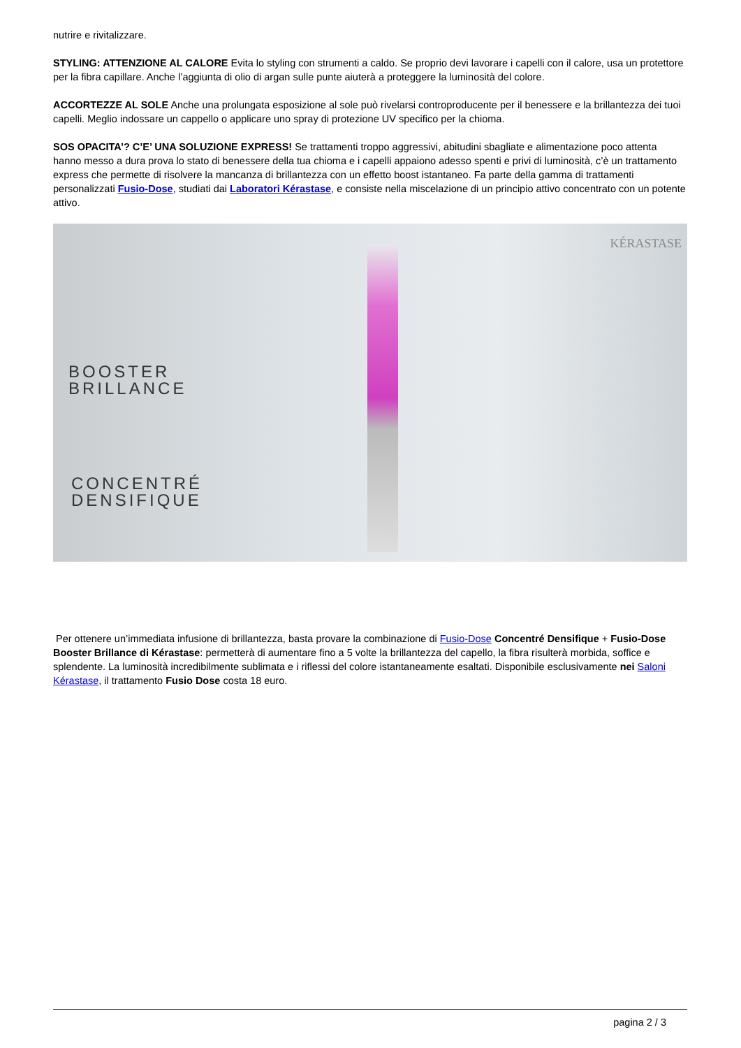nutrire e rivitalizzare.
STYLING: ATTENZIONE AL CALORE Evita lo styling con strumenti a caldo. Se proprio devi lavorare i capelli con il calore, usa un protettore per la fibra capillare. Anche l’aggiunta di olio di argan sulle punte aiuterà a proteggere la luminosità del colore.
ACCORTEZZE AL SOLE Anche una prolungata esposizione al sole può rivelarsi controproducente per il benessere e la brillantezza dei tuoi capelli. Meglio indossare un cappello o applicare uno spray di protezione UV specifico per la chioma.
SOS OPACITA’? C’E’ UNA SOLUZIONE EXPRESS! Se trattamenti troppo aggressivi, abitudini sbagliate e alimentazione poco attenta hanno messo a dura prova lo stato di benessere della tua chioma e i capelli appaiono adesso spenti e privi di luminosità, c’è un trattamento express che permette di risolvere la mancanza di brillantezza con un effetto boost istantaneo. Fa parte della gamma di trattamenti personalizzati Fusio-Dose, studiati dai Laboratori Kérastase, e consiste nella miscelazione di un principio attivo concentrato con un potente attivo.
KÉRASTASE
BOOSTER
BRILLANCE
CONCENTRÉ
DENSIFIQUE
Per ottenere un’immediata infusione di brillantezza, basta provare la combinazione di Fusio-Dose Concentré Densifique + Fusio-Dose Booster Brillance di Kérastase: permetterà di aumentare fino a 5 volte la brillantezza del capello, la fibra risulterà morbida, soffice e splendente. La luminosità incredibilmente sublimata e i riflessi del colore istantaneamente esaltati. Disponibile esclusivamente nei Saloni Kérastase, il trattamento Fusio Dose costa 18 euro.
pagina 2 / 3